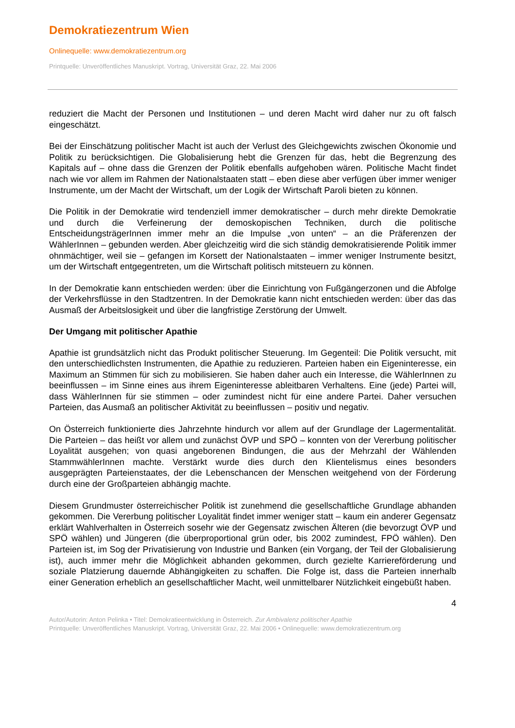Demokratiezentrum Wien
Onlinequelle: www.demokratiezentrum.org
Printquelle: Unveröffentliches Manuskript. Vortrag, Universität Graz, 22. Mai 2006
reduziert die Macht der Personen und Institutionen – und deren Macht wird daher nur zu oft falsch eingeschätzt.
Bei der Einschätzung politischer Macht ist auch der Verlust des Gleichgewichts zwischen Ökonomie und Politik zu berücksichtigen. Die Globalisierung hebt die Grenzen für das, hebt die Begrenzung des Kapitals auf – ohne dass die Grenzen der Politik ebenfalls aufgehoben wären. Politische Macht findet nach wie vor allem im Rahmen der Nationalstaaten statt – eben diese aber verfügen über immer weniger Instrumente, um der Macht der Wirtschaft, um der Logik der Wirtschaft Paroli bieten zu können.
Die Politik in der Demokratie wird tendenziell immer demokratischer – durch mehr direkte Demokratie und durch die Verfeinerung der demoskopischen Techniken, durch die politische EntscheidungsträgerInnen immer mehr an die Impulse „von unten“ – an die Präferenzen der WählerInnen – gebunden werden. Aber gleichzeitig wird die sich ständig demokratisierende Politik immer ohnmächtiger, weil sie – gefangen im Korsett der Nationalstaaten – immer weniger Instrumente besitzt, um der Wirtschaft entgegentreten, um die Wirtschaft politisch mitsteuern zu können.
In der Demokratie kann entschieden werden: über die Einrichtung von Fußgängerzonen und die Abfolge der Verkehrsflüsse in den Stadtzentren. In der Demokratie kann nicht entschieden werden: über das das Ausmaß der Arbeitslosigkeit und über die langfristige Zerstörung der Umwelt.
Der Umgang mit politischer Apathie
Apathie ist grundsätzlich nicht das Produkt politischer Steuerung. Im Gegenteil: Die Politik versucht, mit den unterschiedlichsten Instrumenten, die Apathie zu reduzieren. Parteien haben ein Eigeninteresse, ein Maximum an Stimmen für sich zu mobilisieren. Sie haben daher auch ein Interesse, die WählerInnen zu beeinflussen – im Sinne eines aus ihrem Eigeninteresse ableitbaren Verhaltens. Eine (jede) Partei will, dass WählerInnen für sie stimmen – oder zumindest nicht für eine andere Partei. Daher versuchen Parteien, das Ausmaß an politischer Aktivität zu beeinflussen – positiv und negativ.
On Österreich funktionierte dies Jahrzehnte hindurch vor allem auf der Grundlage der Lagermentalität. Die Parteien – das heißt vor allem und zunächst ÖVP und SPÖ – konnten von der Vererbung politischer Loyalität ausgehen; von quasi angeborenen Bindungen, die aus der Mehrzahl der Wählenden StammwählerInnen machte. Verstärkt wurde dies durch den Klientelismus eines besonders ausgeprägten Parteienstaates, der die Lebenschancen der Menschen weitgehend von der Förderung durch eine der Großparteien abhängig machte.
Diesem Grundmuster österreichischer Politik ist zunehmend die gesellschaftliche Grundlage abhanden gekommen. Die Vererbung politischer Loyalität findet immer weniger statt – kaum ein anderer Gegensatz erklärt Wahlverhalten in Österreich sosehr wie der Gegensatz zwischen Älteren (die bevorzugt ÖVP und SPÖ wählen) und Jüngeren (die überproportional grün oder, bis 2002 zumindest, FPÖ wählen). Den Parteien ist, im Sog der Privatisierung von Industrie und Banken (ein Vorgang, der Teil der Globalisierung ist), auch immer mehr die Möglichkeit abhanden gekommen, durch gezielte Karriereförderung und soziale Platzierung dauernde Abhängigkeiten zu schaffen. Die Folge ist, dass die Parteien innerhalb einer Generation erheblich an gesellschaftlicher Macht, weil unmittelbarer Nützlichkeit eingebüßt haben.
4
Autor/Autorin: Anton Pelinka • Titel: Demokratieentwicklung in Österreich. Zur Ambivalenz politischer Apathie
Printquelle: Unveröffentliches Manuskript. Vortrag, Universität Graz, 22. Mai 2006 • Onlinequelle: www.demokratiezentrum.org